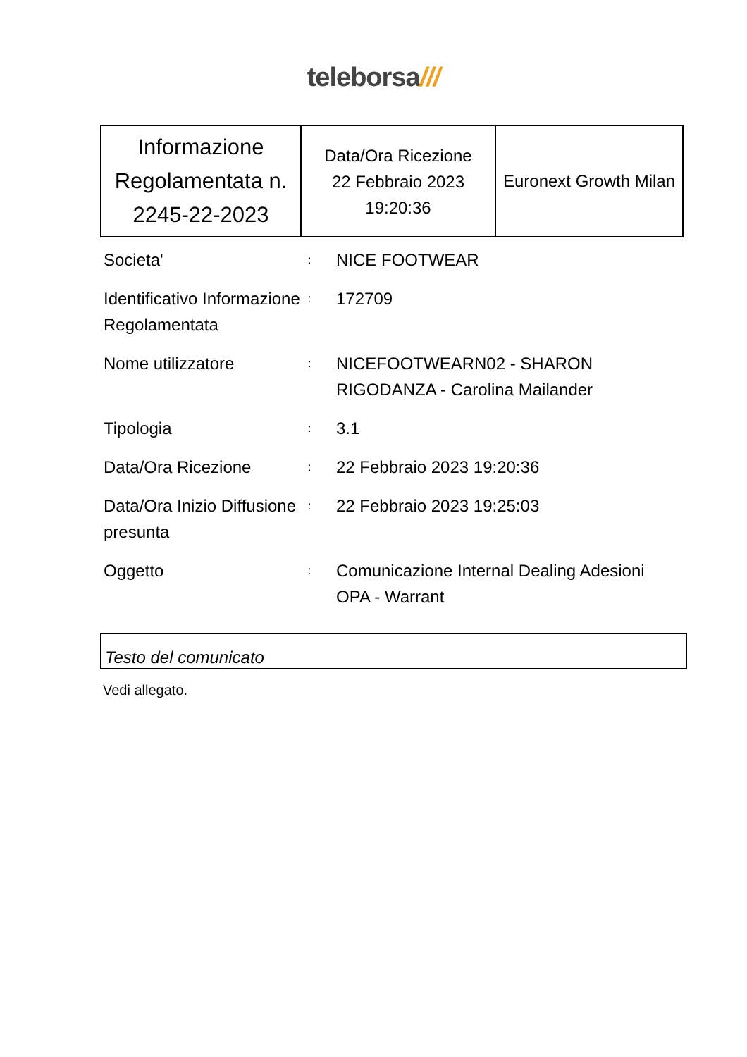teleborsa///
| Informazione Regolamentata n. 2245-22-2023 | Data/Ora Ricezione 22 Febbraio 2023 19:20:36 | Euronext Growth Milan |
| Societa' | : | NICE FOOTWEAR |
| Identificativo Informazione Regolamentata | : | 172709 |
| Nome utilizzatore | : | NICEFOOTWEARN02 - SHARON RIGODANZA - Carolina Mailander |
| Tipologia | : | 3.1 |
| Data/Ora Ricezione | : | 22 Febbraio 2023 19:20:36 |
| Data/Ora Inizio Diffusione presunta | : | 22 Febbraio 2023 19:25:03 |
| Oggetto | : | Comunicazione Internal Dealing Adesioni OPA - Warrant |
Testo del comunicato
Vedi allegato.